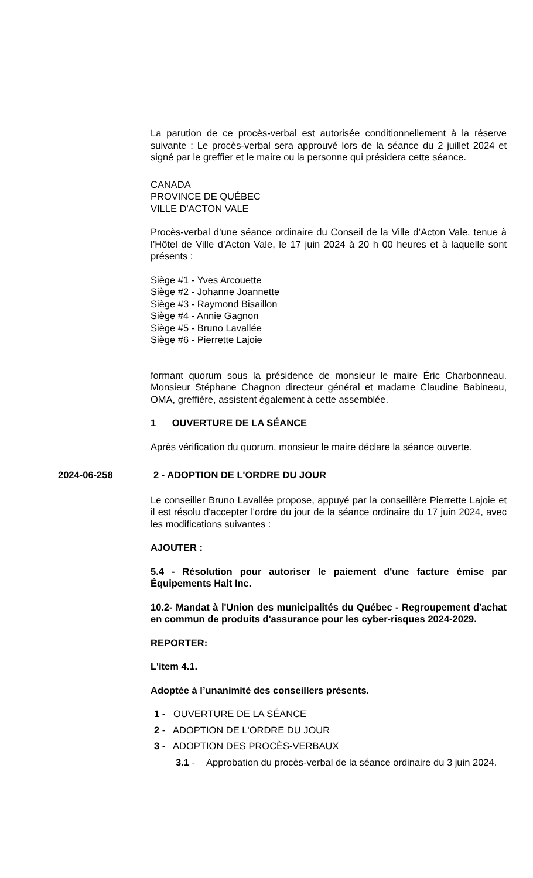La parution de ce procès-verbal est autorisée conditionnellement à la réserve suivante : Le procès-verbal sera approuvé lors de la séance du 2 juillet 2024 et signé par le greffier et le maire ou la personne qui présidera cette séance.
CANADA
PROVINCE DE QUÉBEC
VILLE D'ACTON VALE
Procès-verbal d’une séance ordinaire du Conseil de la Ville d’Acton Vale, tenue à l’Hôtel de Ville d’Acton Vale, le 17 juin 2024 à 20 h 00 heures et à laquelle sont présents :
Siège #1 - Yves Arcouette
Siège #2 - Johanne Joannette
Siège #3 - Raymond Bisaillon
Siège #4 - Annie Gagnon
Siège #5 - Bruno Lavallée
Siège #6 - Pierrette Lajoie
formant quorum sous la présidence de monsieur le maire Éric Charbonneau. Monsieur Stéphane Chagnon directeur général et madame Claudine Babineau, OMA, greffière, assistent également à cette assemblée.
1 OUVERTURE DE LA SÉANCE
Après vérification du quorum, monsieur le maire déclare la séance ouverte.
2024-06-258 2 - ADOPTION DE L'ORDRE DU JOUR
Le conseiller Bruno Lavallée propose, appuyé par la conseillère Pierrette Lajoie et il est résolu d'accepter l'ordre du jour de la séance ordinaire du 17 juin 2024, avec les modifications suivantes :
AJOUTER :
5.4 - Résolution pour autoriser le paiement d'une facture émise par Équipements Halt Inc.
10.2- Mandat à l'Union des municipalités du Québec - Regroupement d'achat en commun de produits d'assurance pour les cyber-risques 2024-2029.
REPORTER:
L'item 4.1.
Adoptée à l’unanimité des conseillers présents.
1 - OUVERTURE DE LA SÉANCE
2 - ADOPTION DE L'ORDRE DU JOUR
3 - ADOPTION DES PROCÈS-VERBAUX
3.1 - Approbation du procès-verbal de la séance ordinaire du 3 juin 2024.